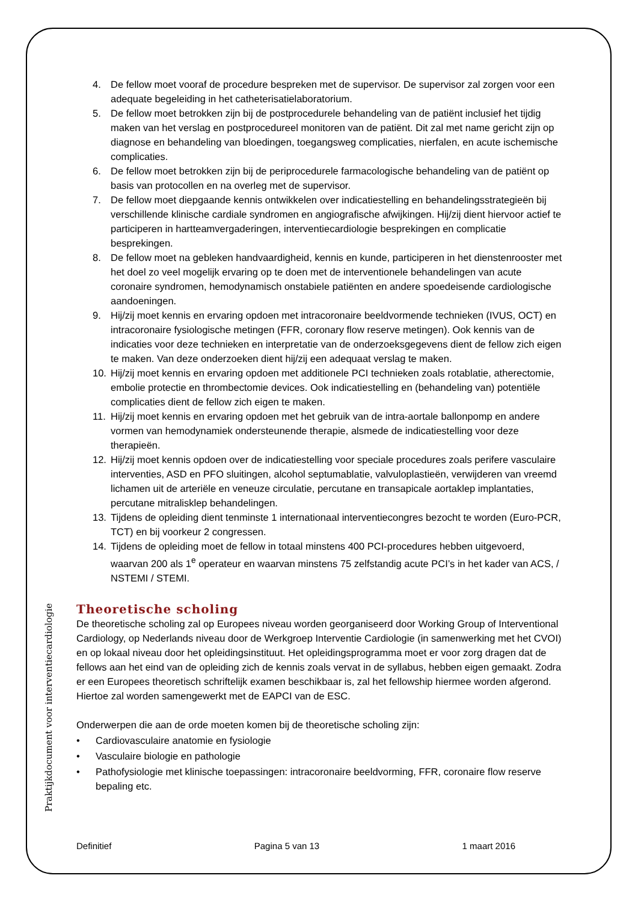4. De fellow moet vooraf de procedure bespreken met de supervisor. De supervisor zal zorgen voor een adequate begeleiding in het catheterisatielaboratorium.
5. De fellow moet betrokken zijn bij de postprocedurele behandeling van de patiënt inclusief het tijdig maken van het verslag en postprocedureel monitoren van de patiënt. Dit zal met name gericht zijn op diagnose en behandeling van bloedingen, toegangsweg complicaties, nierfalen, en acute ischemische complicaties.
6. De fellow moet betrokken zijn bij de periprocedurele farmacologische behandeling van de patiënt op basis van protocollen en na overleg met de supervisor.
7. De fellow moet diepgaande kennis ontwikkelen over indicatiestelling en behandelingsstrategieën bij verschillende klinische cardiale syndromen en angiografische afwijkingen. Hij/zij dient hiervoor actief te participeren in hartteamvergaderingen, interventiecardiologie besprekingen en complicatie besprekingen.
8. De fellow moet na gebleken handvaardigheid, kennis en kunde, participeren in het dienstenrooster met het doel zo veel mogelijk ervaring op te doen met de interventionele behandelingen van acute coronaire syndromen, hemodynamisch onstabiele patiënten en andere spoedeisende cardiologische aandoeningen.
9. Hij/zij moet kennis en ervaring opdoen met intracoronaire beeldvormende technieken (IVUS, OCT) en intracoronaire fysiologische metingen (FFR, coronary flow reserve metingen). Ook kennis van de indicaties voor deze technieken en interpretatie van de onderzoeksgegevens dient de fellow zich eigen te maken. Van deze onderzoeken dient hij/zij een adequaat verslag te maken.
10. Hij/zij moet kennis en ervaring opdoen met additionele PCI technieken zoals rotablatie, atherectomie, embolie protectie en thrombectomie devices. Ook indicatiestelling en (behandeling van) potentiële complicaties dient de fellow zich eigen te maken.
11. Hij/zij moet kennis en ervaring opdoen met het gebruik van de intra-aortale ballonpomp en andere vormen van hemodynamiek ondersteunende therapie, alsmede de indicatiestelling voor deze therapieën.
12. Hij/zij moet kennis opdoen over de indicatiestelling voor speciale procedures zoals perifere vasculaire interventies, ASD en PFO sluitingen, alcohol septumablatie, valvuloplastieën, verwijderen van vreemd lichamen uit de arteriële en veneuze circulatie, percutane en transapicale aortaklep implantaties, percutane mitralisklep behandelingen.
13. Tijdens de opleiding dient tenminste 1 internationaal interventiecongres bezocht te worden (Euro-PCR, TCT) en bij voorkeur 2 congressen.
14. Tijdens de opleiding moet de fellow in totaal minstens 400 PCI-procedures hebben uitgevoerd, waarvan 200 als 1<sup>e</sup> operateur en waarvan minstens 75 zelfstandig acute PCI’s in het kader van ACS, / NSTEMI / STEMI.
Theoretische scholing
De theoretische scholing zal op Europees niveau worden georganiseerd door Working Group of Interventional Cardiology, op Nederlands niveau door de Werkgroep Interventie Cardiologie (in samenwerking met het CVOI) en op lokaal niveau door het opleidingsinstituut. Het opleidingsprogramma moet er voor zorg dragen dat de fellows aan het eind van de opleiding zich de kennis zoals vervat in de syllabus, hebben eigen gemaakt. Zodra er een Europees theoretisch schriftelijk examen beschikbaar is, zal het fellowship hiermee worden afgerond. Hiertoe zal worden samengewerkt met de EAPCI van de ESC.
Onderwerpen die aan de orde moeten komen bij de theoretische scholing zijn:
• Cardiovasculaire anatomie en fysiologie
• Vasculaire biologie en pathologie
• Pathofysiologie met klinische toepassingen: intracoronaire beeldvorming, FFR, coronaire flow reserve bepaling etc.
Praktijkdocument voor interventiecardiologie
Definitief Pagina 5 van 13 1 maart 2016